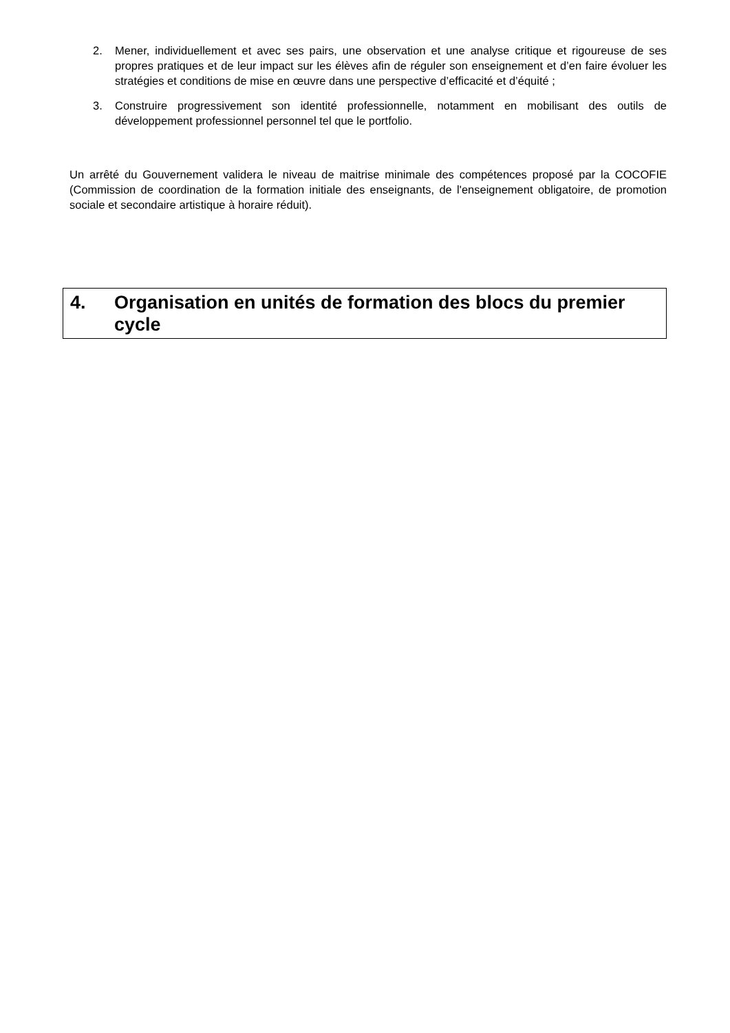2. Mener, individuellement et avec ses pairs, une observation et une analyse critique et rigoureuse de ses propres pratiques et de leur impact sur les élèves afin de réguler son enseignement et d’en faire évoluer les stratégies et conditions de mise en œuvre dans une perspective d’efficacité et d’équité ;
3. Construire progressivement son identité professionnelle, notamment en mobilisant des outils de développement professionnel personnel tel que le portfolio.
Un arrêté du Gouvernement validera le niveau de maitrise minimale des compétences proposé par la COCOFIE (Commission de coordination de la formation initiale des enseignants, de l'enseignement obligatoire, de promotion sociale et secondaire artistique à horaire réduit).
4. Organisation en unités de formation des blocs du premier cycle